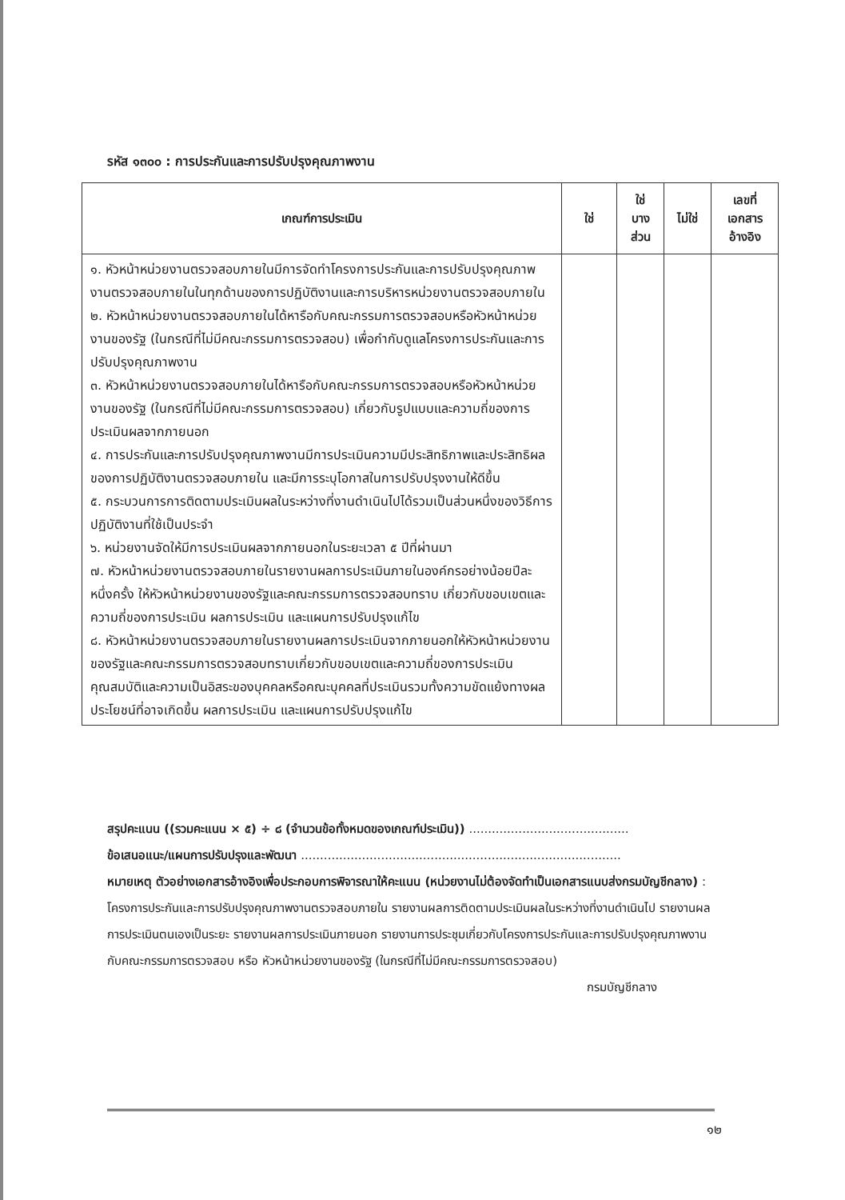รหัส ๑๓๐๐ : การประกันและการปรับปรุงคุณภาพงาน
| เกณฑ์การประเมิน | ใช่ | ใช่ บาง ส่วน | ไม่ใช่ | เลขที่ เอกสาร อ้างอิง |
| --- | --- | --- | --- | --- |
| ๑. หัวหน้าหน่วยงานตรวจสอบภายในมีการจัดทำโครงการประกันและการปรับปรุงคุณภาพงานตรวจสอบภายในในทุกด้านของการปฏิบัติงานและการบริหารหน่วยงานตรวจสอบภายใน ๒. หัวหน้าหน่วยงานตรวจสอบภายในได้หารือกับคณะกรรมการตรวจสอบหรือหัวหน้าหน่วยงานของรัฐ (ในกรณีที่ไม่มีคณะกรรมการตรวจสอบ) เพื่อกำกับดูแลโครงการประกันและการปรับปรุงคุณภาพงาน ๓. หัวหน้าหน่วยงานตรวจสอบภายในได้หารือกับคณะกรรมการตรวจสอบหรือหัวหน้าหน่วยงานของรัฐ (ในกรณีที่ไม่มีคณะกรรมการตรวจสอบ) เกี่ยวกับรูปแบบและความถี่ของการประเมินผลจากภายนอก ๔. การประกันและการปรับปรุงคุณภาพงานมีการประเมินความมีประสิทธิภาพและประสิทธิผลของการปฏิบัติงานตรวจสอบภายใน และมีการระบุโอกาสในการปรับปรุงงานให้ดีขึ้น ๕. กระบวนการการติดตามประเมินผลในระหว่างที่งานดำเนินไปได้รวมเป็นส่วนหนึ่งของวิธีการปฏิบัติงานที่ใช้เป็นประจำ ๖. หน่วยงานจัดให้มีการประเมินผลจากภายนอกในระยะเวลา ๕ ปีที่ผ่านมา ๗. หัวหน้าหน่วยงานตรวจสอบภายในรายงานผลการประเมินภายในองค์กรอย่างน้อยปีละหนึ่งครั้ง ให้หัวหน้าหน่วยงานของรัฐและคณะกรรมการตรวจสอบทราบ เกี่ยวกับขอบเขตและความถี่ของการประเมิน ผลการประเมิน และแผนการปรับปรุงแก้ไข ๘. หัวหน้าหน่วยงานตรวจสอบภายในรายงานผลการประเมินจากภายนอกให้หัวหน้าหน่วยงานของรัฐและคณะกรรมการตรวจสอบทราบเกี่ยวกับขอบเขตและความถี่ของการประเมิน คุณสมบัติและความเป็นอิสระของบุคคลหรือคณะบุคคลที่ประเมินรวมทั้งความขัดแย้งทางผลประโยชน์ที่อาจเกิดขึ้น ผลการประเมิน และแผนการปรับปรุงแก้ไข | | | | |
สรุปคะแนน ((รวมคะแนน × ๕) ÷ ๘ (จำนวนข้อทั้งหมดของเกณฑ์ประเมิน)) ..........................................
ข้อเสนอแนะ/แผนการปรับปรุงและพัฒนา ....................................................................................
หมายเหตุ ตัวอย่างเอกสารอ้างอิงเพื่อประกอบการพิจารณาให้คะแนน (หน่วยงานไม่ต้องจัดทำเป็นเอกสารแนบส่งกรมบัญชีกลาง) : โครงการประกันและการปรับปรุงคุณภาพงานตรวจสอบภายใน รายงานผลการติดตามประเมินผลในระหว่างที่งานดำเนินไป รายงานผลการประเมินตนเองเป็นระยะ รายงานผลการประเมินภายนอก รายงานการประชุมเกี่ยวกับโครงการประกันและการปรับปรุงคุณภาพงานกับคณะกรรมการตรวจสอบ หรือ หัวหน้าหน่วยงานของรัฐ (ในกรณีที่ไม่มีคณะกรรมการตรวจสอบ)
กรมบัญชีกลาง
๑๒